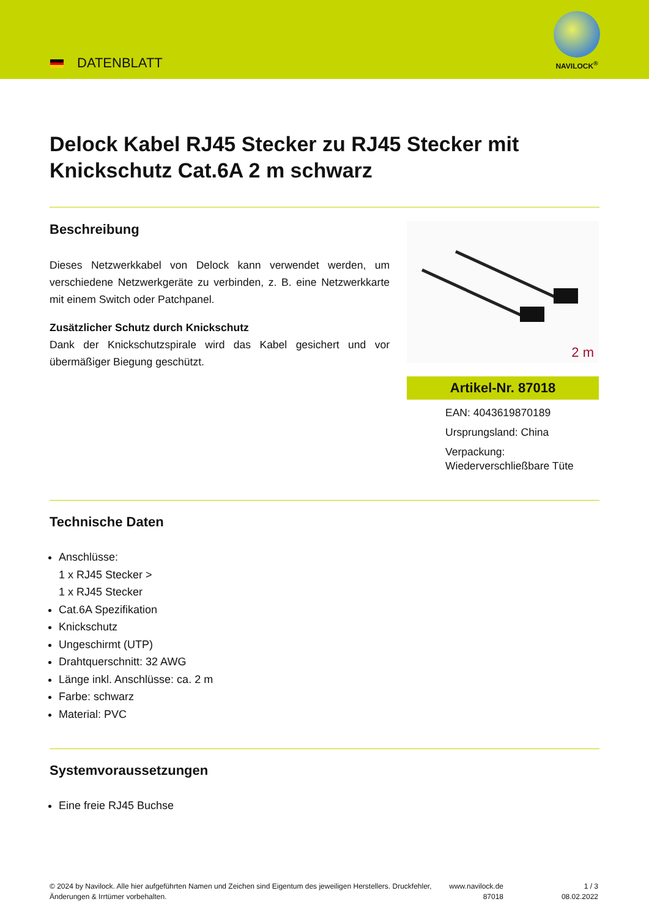DATENBLATT
NAVILOCK<sup>®</sup>
Delock Kabel RJ45 Stecker zu RJ45 Stecker mit Knickschutz Cat.6A 2 m schwarz
Beschreibung
Dieses Netzwerkkabel von Delock kann verwendet werden, um verschiedene Netzwerkgeräte zu verbinden, z. B. eine Netzwerkkarte mit einem Switch oder Patchpanel.
Zusätzlicher Schutz durch Knickschutz
Dank der Knickschutzspirale wird das Kabel gesichert und vor übermäßiger Biegung geschützt.
2 m
Artikel-Nr. 87018
EAN: 4043619870189
Ursprungsland: China
Verpackung: Wiederverschließbare Tüte
Technische Daten
Anschlüsse:
1 x RJ45 Stecker >
1 x RJ45 Stecker
Cat.6A Spezifikation
Knickschutz
Ungeschirmt (UTP)
Drahtquerschnitt: 32 AWG
Länge inkl. Anschlüsse: ca. 2 m
Farbe: schwarz
Material: PVC
Systemvoraussetzungen
Eine freie RJ45 Buchse
© 2024 by Navilock. Alle hier aufgeführten Namen und Zeichen sind Eigentum des jeweiligen Herstellers. Druckfehler, Änderungen & Irrtümer vorbehalten.
www.navilock.de
87018
1 / 3
08.02.2022